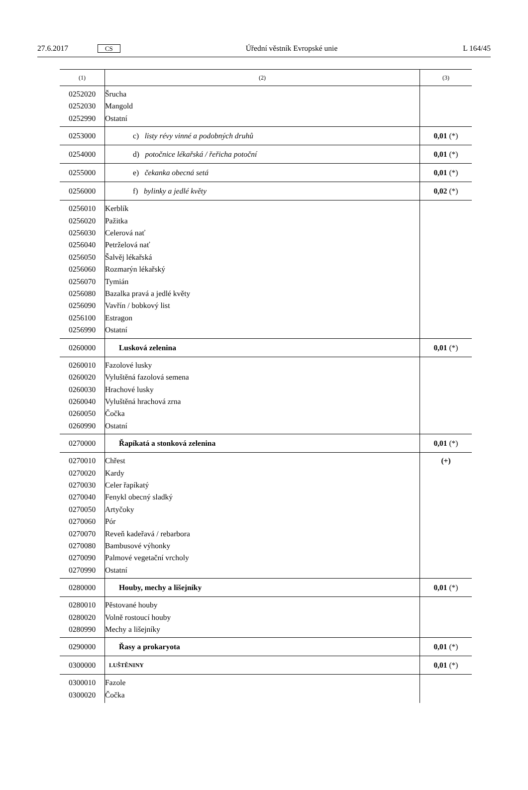27.6.2017 CS Úřední věstník Evropské unie L 164/45
| (1) | (2) | (3) |
| --- | --- | --- |
| 0252020 0252030 0252990 | Šrucha Mangold Ostatní | |
| 0253000 | c) listy révy vinné a podobných druhů | 0,01 (*) |
| 0254000 | d) potočnice lékařská / řeřicha potoční | 0,01 (*) |
| 0255000 | e) čekanka obecná setá | 0,01 (*) |
| 0256000 | f) bylinky a jedlé květy | 0,02 (*) |
| 0256010 0256020 0256030 0256040 0256050 0256060 0256070 0256080 0256090 0256100 0256990 | Kerblík Pažitka Celerová nať Petrželová nať Šalvěj lékařská Rozmarýn lékařský Tymián Bazalka pravá a jedlé květy Vavřín / bobkový list Estragon Ostatní | |
| 0260000 | Lusková zelenina | 0,01 (*) |
| 0260010 0260020 0260030 0260040 0260050 0260990 | Fazolové lusky Vyluštěná fazolová semena Hrachové lusky Vyluštěná hrachová zrna Čočka Ostatní | |
| 0270000 | Řapíkatá a stonková zelenina | 0,01 (*) |
| 0270010 0270020 0270030 0270040 0270050 0270060 0270070 0270080 0270090 0270990 | Chřest Kardy Celer řapíkatý Fenykl obecný sladký Artyčoky Pór Reveň kadeřavá / rebarbora Bambusové výhonky Palmové vegetační vrcholy Ostatní | (+) |
| 0280000 | Houby, mechy a lišejníky | 0,01 (*) |
| 0280010 0280020 0280990 | Pěstované houby Volně rostoucí houby Mechy a lišejníky | |
| 0290000 | Řasy a prokaryota | 0,01 (*) |
| 0300000 | LUŠTĚNINY | 0,01 (*) |
| 0300010 0300020 | Fazole Čočka | |